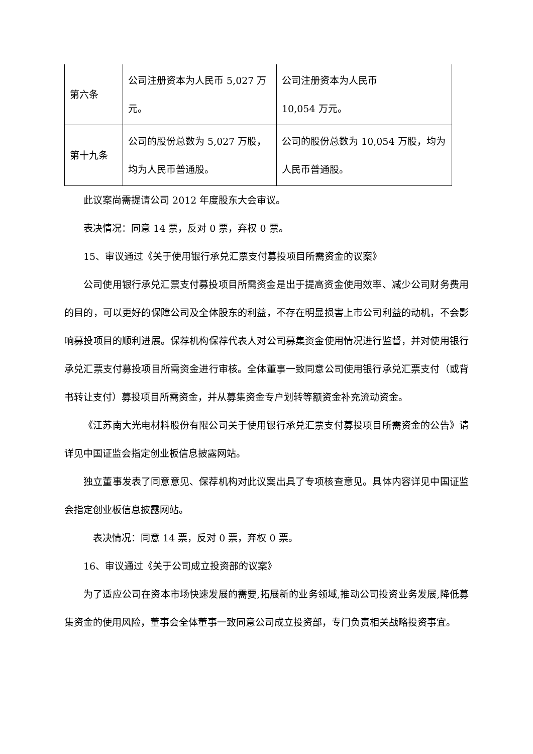| 第六条 | 公司注册资本为人民币 5,027 万元。 | 公司注册资本为人民币 10,054 万元。 |
| 第十九条 | 公司的股份总数为 5,027 万股，均为人民币普通股。 | 公司的股份总数为 10,054 万股，均为人民币普通股。 |
此议案尚需提请公司 2012 年度股东大会审议。
表决情况：同意 14 票，反对 0 票，弃权 0 票。
15、审议通过《关于使用银行承兑汇票支付募投项目所需资金的议案》
公司使用银行承兑汇票支付募投项目所需资金是出于提高资金使用效率、减少公司财务费用的目的，可以更好的保障公司及全体股东的利益，不存在明显损害上市公司利益的动机，不会影响募投项目的顺利进展。保荐机构保荐代表人对公司募集资金使用情况进行监督，并对使用银行承兑汇票支付募投项目所需资金进行审核。全体董事一致同意公司使用银行承兑汇票支付（或背书转让支付）募投项目所需资金，并从募集资金专户划转等额资金补充流动资金。
《江苏南大光电材料股份有限公司关于使用银行承兑汇票支付募投项目所需资金的公告》请详见中国证监会指定创业板信息披露网站。
独立董事发表了同意意见、保荐机构对此议案出具了专项核查意见。具体内容详见中国证监会指定创业板信息披露网站。
表决情况：同意 14 票，反对 0 票，弃权 0 票。
16、审议通过《关于公司成立投资部的议案》
为了适应公司在资本市场快速发展的需要,拓展新的业务领域,推动公司投资业务发展,降低募集资金的使用风险，董事会全体董事一致同意公司成立投资部，专门负责相关战略投资事宜。